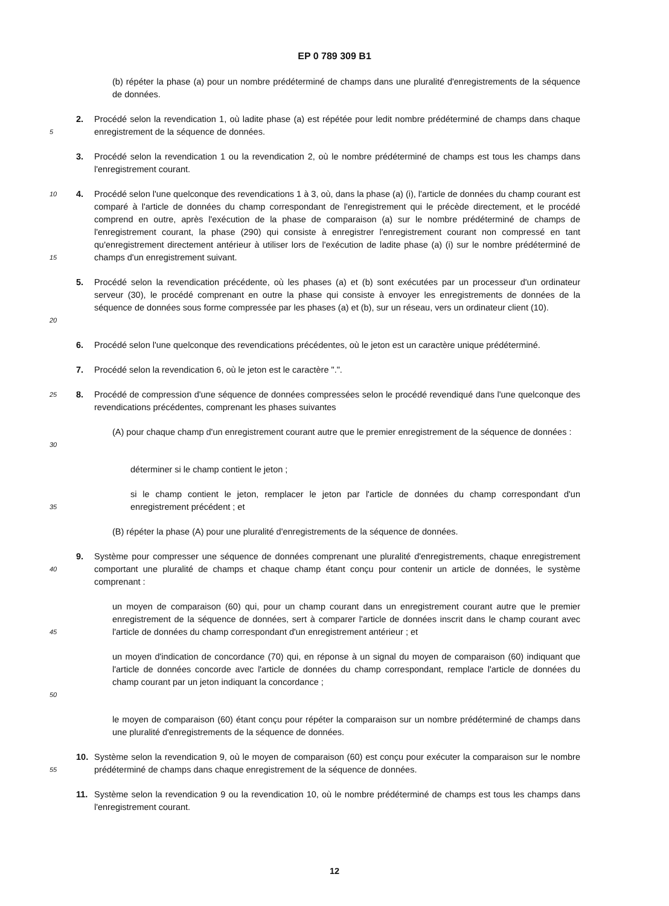EP 0 789 309 B1
(b) répéter la phase (a) pour un nombre prédéterminé de champs dans une pluralité d'enregistrements de la séquence de données.
5
2. Procédé selon la revendication 1, où ladite phase (a) est répétée pour ledit nombre prédéterminé de champs dans chaque enregistrement de la séquence de données.
3. Procédé selon la revendication 1 ou la revendication 2, où le nombre prédéterminé de champs est tous les champs dans l'enregistrement courant.
10
15
4. Procédé selon l'une quelconque des revendications 1 à 3, où, dans la phase (a) (i), l'article de données du champ courant est comparé à l'article de données du champ correspondant de l'enregistrement qui le précède directement, et le procédé comprend en outre, après l'exécution de la phase de comparaison (a) sur le nombre prédéterminé de champs de l'enregistrement courant, la phase (290) qui consiste à enregistrer l'enregistrement courant non compressé en tant qu'enregistrement directement antérieur à utiliser lors de l'exécution de ladite phase (a) (i) sur le nombre prédéterminé de champs d'un enregistrement suivant.
20
5. Procédé selon la revendication précédente, où les phases (a) et (b) sont exécutées par un processeur d'un ordinateur serveur (30), le procédé comprenant en outre la phase qui consiste à envoyer les enregistrements de données de la séquence de données sous forme compressée par les phases (a) et (b), sur un réseau, vers un ordinateur client (10).
6. Procédé selon l'une quelconque des revendications précédentes, où le jeton est un caractère unique prédéterminé.
7. Procédé selon la revendication 6, où le jeton est le caractère ".".
25
8. Procédé de compression d'une séquence de données compressées selon le procédé revendiqué dans l'une quelconque des revendications précédentes, comprenant les phases suivantes
30
(A) pour chaque champ d'un enregistrement courant autre que le premier enregistrement de la séquence de données :
déterminer si le champ contient le jeton ;
35
si le champ contient le jeton, remplacer le jeton par l'article de données du champ correspondant d'un enregistrement précédent ; et
(B) répéter la phase (A) pour une pluralité d'enregistrements de la séquence de données.
40
9. Système pour compresser une séquence de données comprenant une pluralité d'enregistrements, chaque enregistrement comportant une pluralité de champs et chaque champ étant conçu pour contenir un article de données, le système comprenant :
45
un moyen de comparaison (60) qui, pour un champ courant dans un enregistrement courant autre que le premier enregistrement de la séquence de données, sert à comparer l'article de données inscrit dans le champ courant avec l'article de données du champ correspondant d'un enregistrement antérieur ; et
50
un moyen d'indication de concordance (70) qui, en réponse à un signal du moyen de comparaison (60) indiquant que l'article de données concorde avec l'article de données du champ correspondant, remplace l'article de données du champ courant par un jeton indiquant la concordance ;
le moyen de comparaison (60) étant conçu pour répéter la comparaison sur un nombre prédéterminé de champs dans une pluralité d'enregistrements de la séquence de données.
55
10. Système selon la revendication 9, où le moyen de comparaison (60) est conçu pour exécuter la comparaison sur le nombre prédéterminé de champs dans chaque enregistrement de la séquence de données.
11. Système selon la revendication 9 ou la revendication 10, où le nombre prédéterminé de champs est tous les champs dans l'enregistrement courant.
12